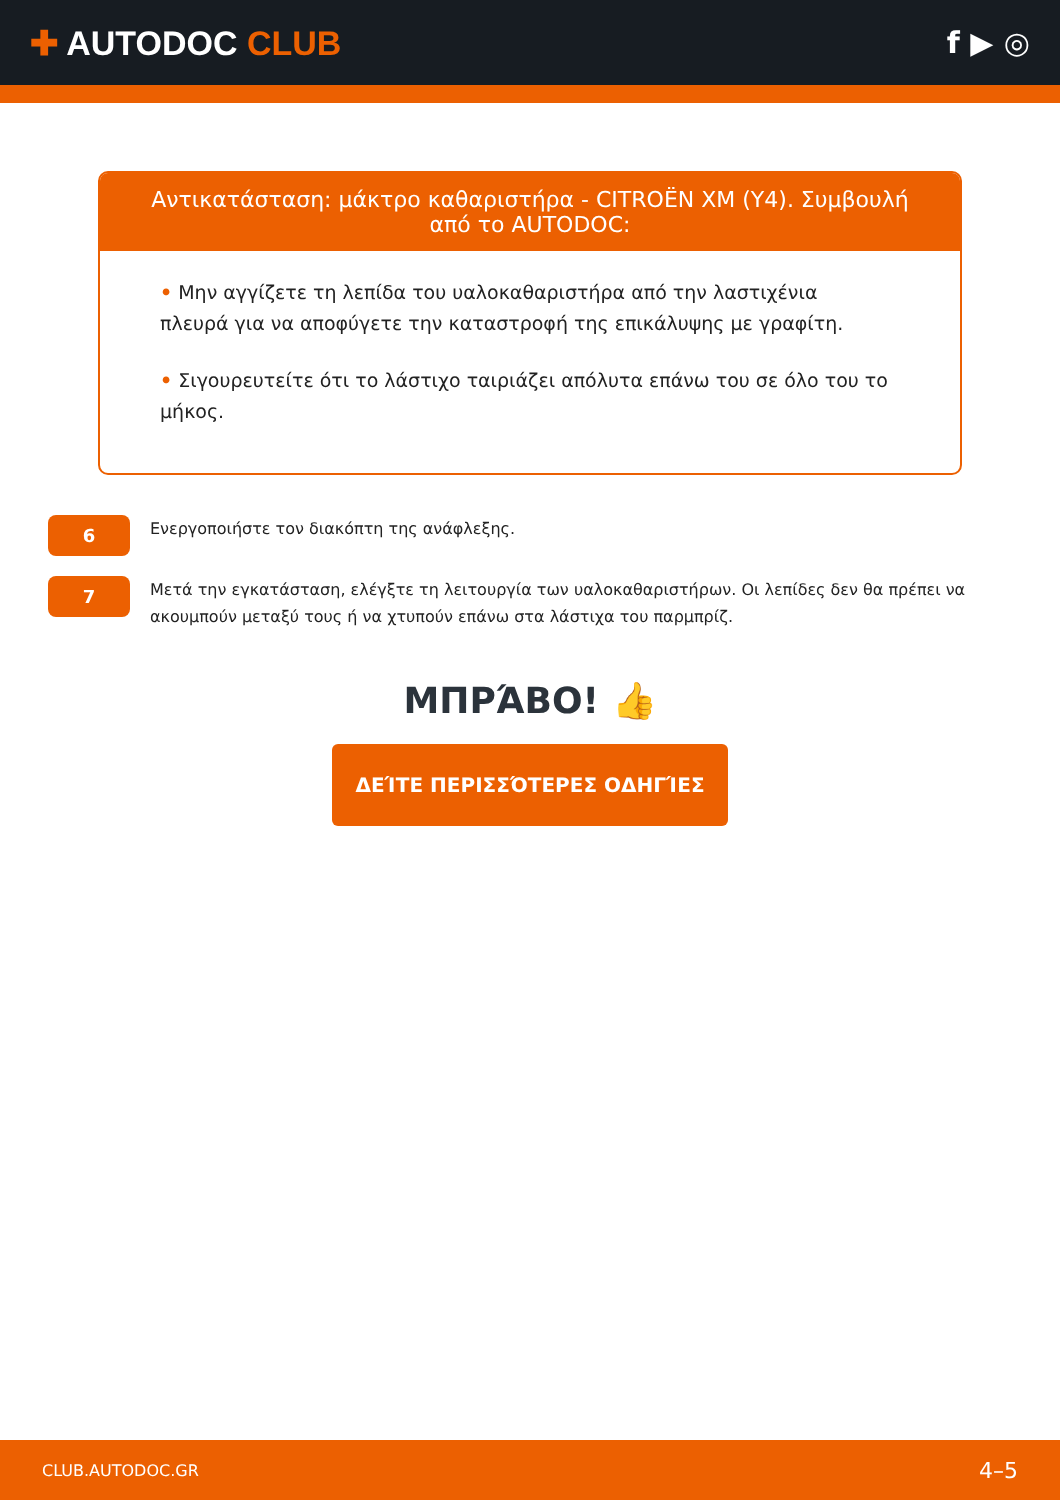✚ AUTODOC CLUB f ▶ ◎
Αντικατάσταση: μάκτρο καθαριστήρα - CITROËN XM (Y4). Συμβουλή από το AUTODOC:
• Μην αγγίζετε τη λεπίδα του υαλοκαθαριστήρα από την λαστιχένια πλευρά για να αποφύγετε την καταστροφή της επικάλυψης με γραφίτη.
• Σιγουρευτείτε ότι το λάστιχο ταιριάζει απόλυτα επάνω του σε όλο του το μήκος.
6
Ενεργοποιήστε τον διακόπτη της ανάφλεξης.
7
Μετά την εγκατάσταση, ελέγξτε τη λειτουργία των υαλοκαθαριστήρων. Οι λεπίδες δεν θα πρέπει να ακουμπούν μεταξύ τους ή να χτυπούν επάνω στα λάστιχα του παρμπρίζ.
ΜΠΡΆΒΟ! 👍
ΔΕΊΤΕ ΠΕΡΙΣΣΌΤΕΡΕΣ ΟΔΗΓΊΕΣ
CLUB.AUTODOC.GR 4–5